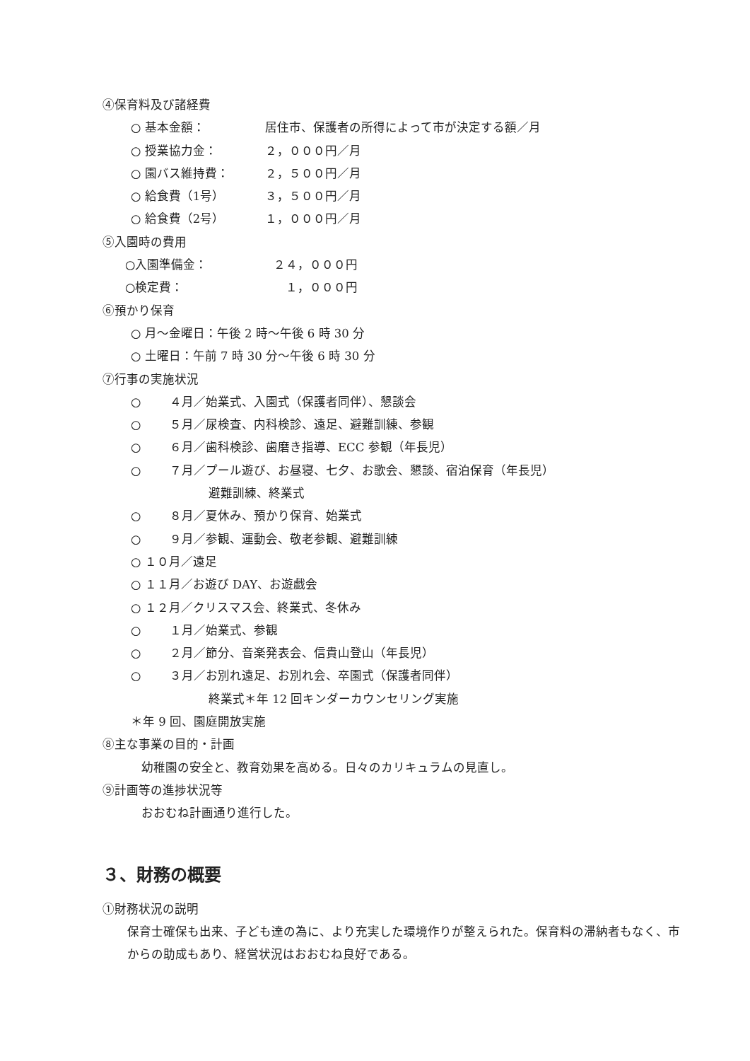④保育料及び諸経費
○ 基本金額： 居住市、保護者の所得によって市が決定する額／月
○ 授業協力金： ２，０００円／月
○ 園バス維持費： ２，５００円／月
○ 給食費（1号） ３，５００円／月
○ 給食費（2号） １，０００円／月
⑤入園時の費用
○入園準備金： ２４，０００円
○検定費：　１，０００円
⑥預かり保育
○ 月～金曜日：午後 2 時～午後 6 時 30 分
○ 土曜日：午前 7 時 30 分～午後 6 時 30 分
⑦行事の実施状況
○ ４月／始業式、入園式（保護者同伴）、懇談会
○ ５月／尿検査、内科検診、遠足、避難訓練、参観
○ ６月／歯科検診、歯磨き指導、ECC 参観（年長児）
○ ７月／プール遊び、お昼寝、七夕、お歌会、懇談、宿泊保育（年長児）
避難訓練、終業式
○ ８月／夏休み、預かり保育、始業式
○ ９月／参観、運動会、敬老参観、避難訓練
○ １０月／遠足
○ １１月／お遊び DAY、お遊戯会
○ １２月／クリスマス会、終業式、冬休み
○ １月／始業式、参観
○ ２月／節分、音楽発表会、信貴山登山（年長児）
○ ３月／お別れ遠足、お別れ会、卒園式（保護者同伴）
終業式＊年 12 回キンダーカウンセリング実施
＊年 9 回、園庭開放実施
⑧主な事業の目的・計画
幼稚園の安全と、教育効果を高める。日々のカリキュラムの見直し。
⑨計画等の進捗状況等
おおむね計画通り進行した。
３、財務の概要
①財務状況の説明
保育士確保も出来、子ども達の為に、より充実した環境作りが整えられた。保育料の滞納者もなく、市からの助成もあり、経営状況はおおむね良好である。